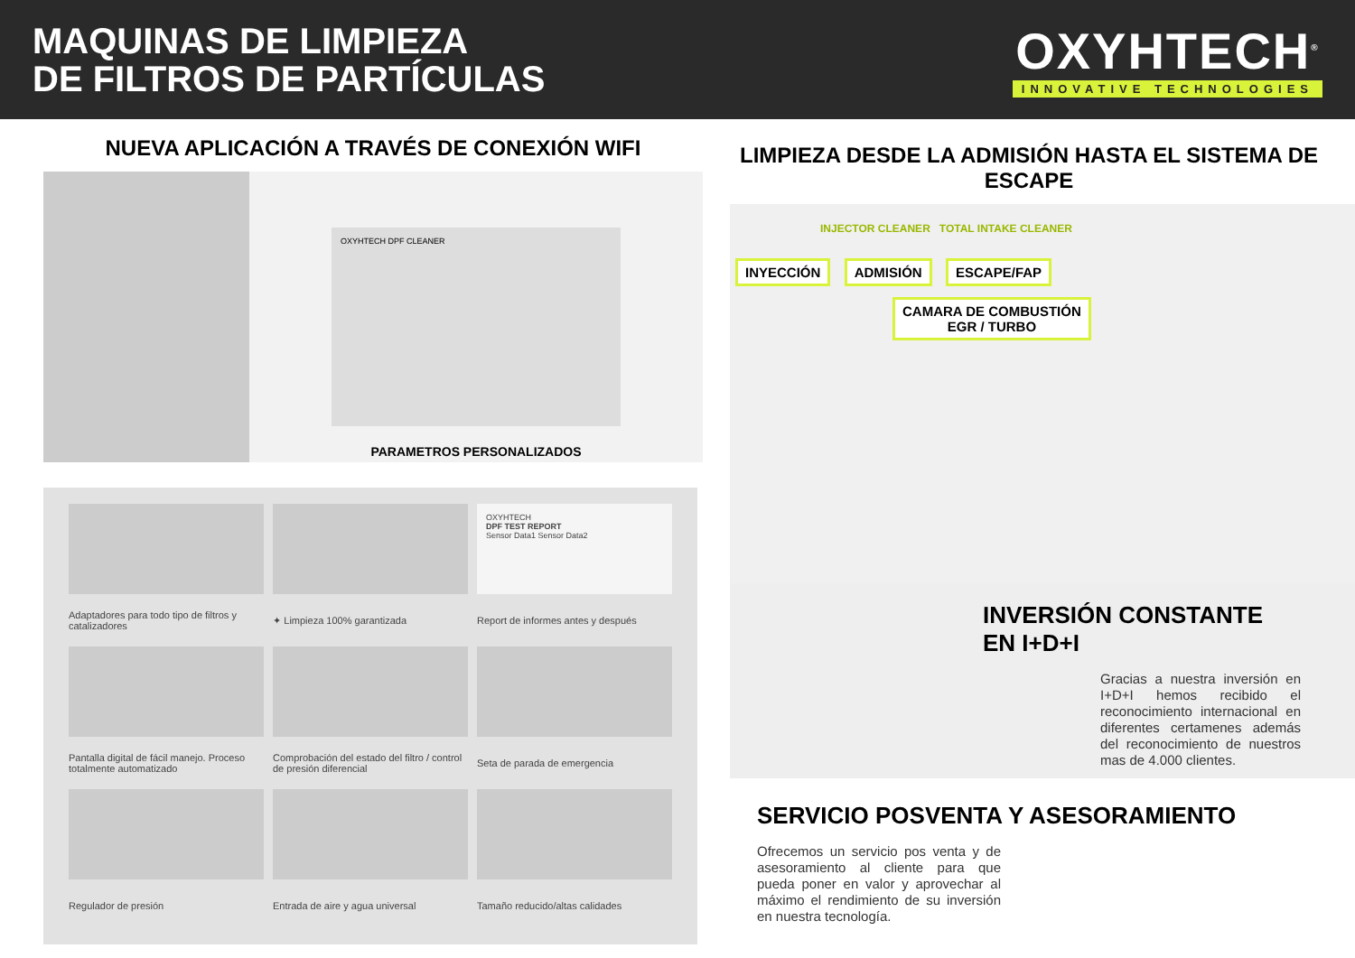MAQUINAS DE LIMPIEZA
DE FILTROS DE PARTÍCULAS
OXYHTECH<sup>®</sup>
INNOVATIVE TECHNOLOGIES
NUEVA APLICACIÓN A TRAVÉS DE CONEXIÓN WIFI
OXYHTECH DPF CLEANER
PARAMETROS PERSONALIZADOS
OXYHTECH
DPF TEST REPORT
Sensor Data1 Sensor Data2
Adaptadores para todo tipo de filtros y catalizadores
✦ Limpieza 100% garantizada
Report de informes antes y después
Pantalla digital de fácil manejo. Proceso totalmente automatizado
Comprobación del estado del filtro / control de presión diferencial
Seta de parada de emergencia
Regulador de presión
Entrada de aire y agua universal
Tamaño reducido/altas calidades
LIMPIEZA DESDE LA ADMISIÓN HASTA EL SISTEMA DE ESCAPE
INJECTOR CLEANER TOTAL INTAKE CLEANER
INYECCIÓN ADMISIÓN ESCAPE/FAP
CAMARA DE COMBUSTIÓN
EGR / TURBO
INVERSIÓN CONSTANTE EN I+D+I
Gracias a nuestra inversión en I+D+I hemos recibido el reconocimiento internacional en diferentes certamenes además del reconocimiento de nuestros mas de 4.000 clientes.
SERVICIO POSVENTA Y ASESORAMIENTO
Ofrecemos un servicio pos venta y de asesoramiento al cliente para que pueda poner en valor y aprovechar al máximo el rendimiento de su inversión en nuestra tecnología.